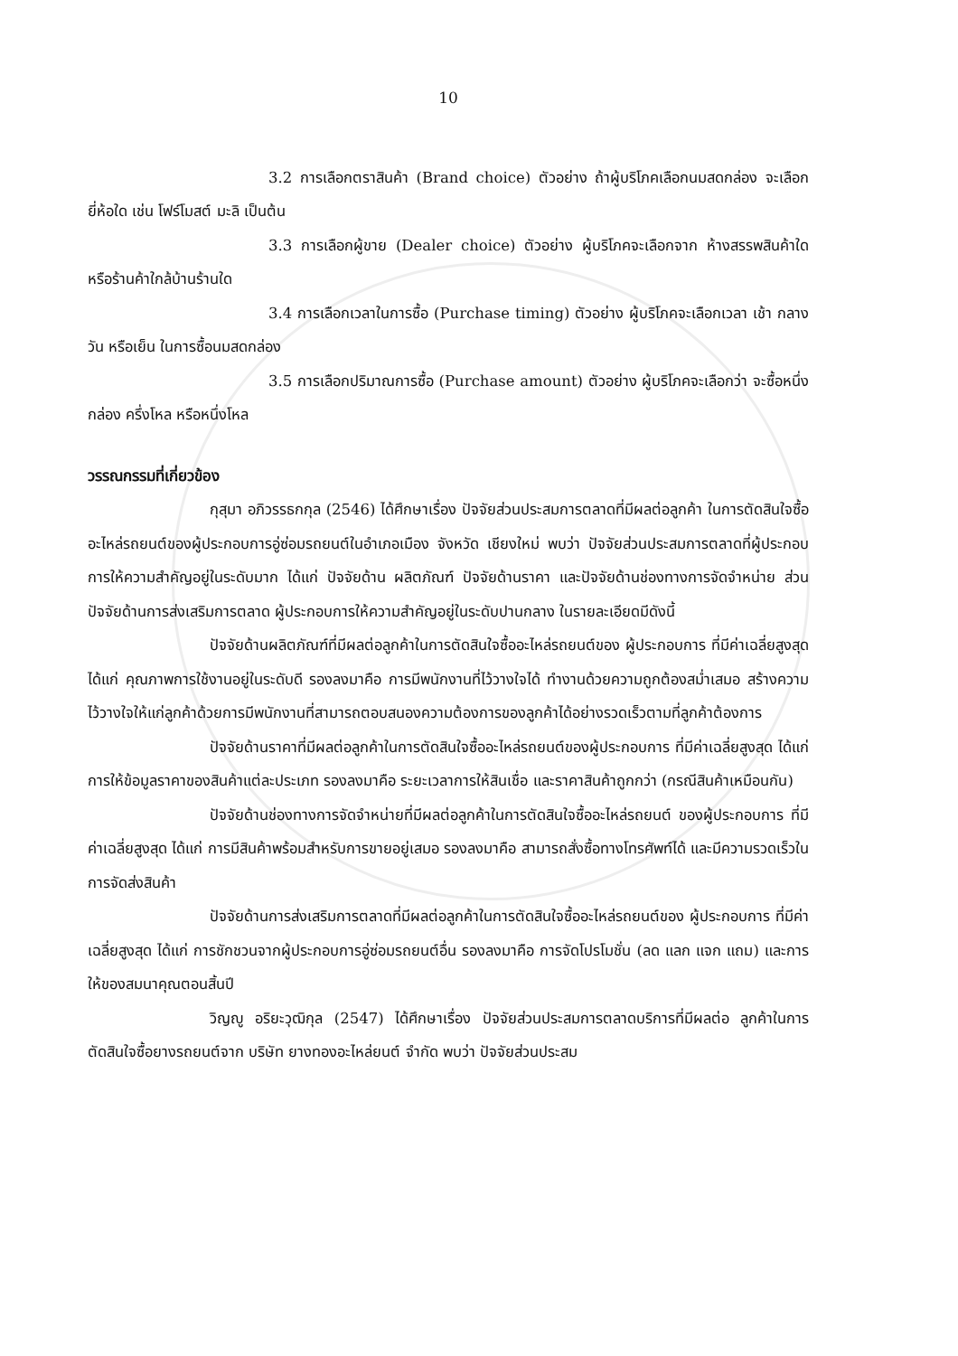10
3.2 การเลือกตราสินค้า (Brand choice) ตัวอย่าง ถ้าผู้บริโภคเลือกนมสดกล่อง จะเลือกยี่ห้อใด เช่น โฟร์โมสต์ มะลิ เป็นต้น
3.3 การเลือกผู้ขาย (Dealer choice) ตัวอย่าง ผู้บริโภคจะเลือกจาก ห้างสรรพสินค้าใด หรือร้านค้าใกล้บ้านร้านใด
3.4 การเลือกเวลาในการซื้อ (Purchase timing) ตัวอย่าง ผู้บริโภคจะเลือกเวลา เช้า กลางวัน หรือเย็น ในการซื้อนมสดกล่อง
3.5 การเลือกปริมาณการซื้อ (Purchase amount) ตัวอย่าง ผู้บริโภคจะเลือกว่า จะซื้อหนึ่งกล่อง ครึ่งโหล หรือหนึ่งโหล
วรรณกรรมที่เกี่ยวข้อง
กุสุมา อภิวรรธกกุล (2546) ได้ศึกษาเรื่อง ปัจจัยส่วนประสมการตลาดที่มีผลต่อลูกค้า ในการตัดสินใจซื้ออะไหล่รถยนต์ของผู้ประกอบการอู่ซ่อมรถยนต์ในอำเภอเมือง จังหวัด เชียงใหม่ พบว่า ปัจจัยส่วนประสมการตลาดที่ผู้ประกอบการให้ความสำคัญอยู่ในระดับมาก ได้แก่ ปัจจัยด้าน ผลิตภัณฑ์ ปัจจัยด้านราคา และปัจจัยด้านช่องทางการจัดจำหน่าย ส่วนปัจจัยด้านการส่งเสริมการตลาด ผู้ประกอบการให้ความสำคัญอยู่ในระดับปานกลาง ในรายละเอียดมีดังนี้
ปัจจัยด้านผลิตภัณฑ์ที่มีผลต่อลูกค้าในการตัดสินใจซื้ออะไหล่รถยนต์ของ ผู้ประกอบการ ที่มีค่าเฉลี่ยสูงสุด ได้แก่ คุณภาพการใช้งานอยู่ในระดับดี รองลงมาคือ การมีพนักงานที่ไว้วางใจได้ ทำงานด้วยความถูกต้องสม่ำเสมอ สร้างความไว้วางใจให้แก่ลูกค้าด้วยการมีพนักงานที่สามารถตอบสนองความต้องการของลูกค้าได้อย่างรวดเร็วตามที่ลูกค้าต้องการ
ปัจจัยด้านราคาที่มีผลต่อลูกค้าในการตัดสินใจซื้ออะไหล่รถยนต์ของผู้ประกอบการ ที่มีค่าเฉลี่ยสูงสุด ได้แก่ การให้ข้อมูลราคาของสินค้าแต่ละประเภท รองลงมาคือ ระยะเวลาการให้สินเชื่อ และราคาสินค้าถูกกว่า (กรณีสินค้าเหมือนกัน)
ปัจจัยด้านช่องทางการจัดจำหน่ายที่มีผลต่อลูกค้าในการตัดสินใจซื้ออะไหล่รถยนต์ ของผู้ประกอบการ ที่มีค่าเฉลี่ยสูงสุด ได้แก่ การมีสินค้าพร้อมสำหรับการขายอยู่เสมอ รองลงมาคือ สามารถสั่งซื้อทางโทรศัพท์ได้ และมีความรวดเร็วในการจัดส่งสินค้า
ปัจจัยด้านการส่งเสริมการตลาดที่มีผลต่อลูกค้าในการตัดสินใจซื้ออะไหล่รถยนต์ของ ผู้ประกอบการ ที่มีค่าเฉลี่ยสูงสุด ได้แก่ การชักชวนจากผู้ประกอบการอู่ซ่อมรถยนต์อื่น รองลงมาคือ การจัดโปรโมชั่น (ลด แลก แจก แถม) และการให้ของสมนาคุณตอนสิ้นปี
วิญญู อริยะวุฒิกุล (2547) ได้ศึกษาเรื่อง ปัจจัยส่วนประสมการตลาดบริการที่มีผลต่อ ลูกค้าในการตัดสินใจซื้อยางรถยนต์จาก บริษัท ยางทองอะไหล่ยนต์ จำกัด พบว่า ปัจจัยส่วนประสม